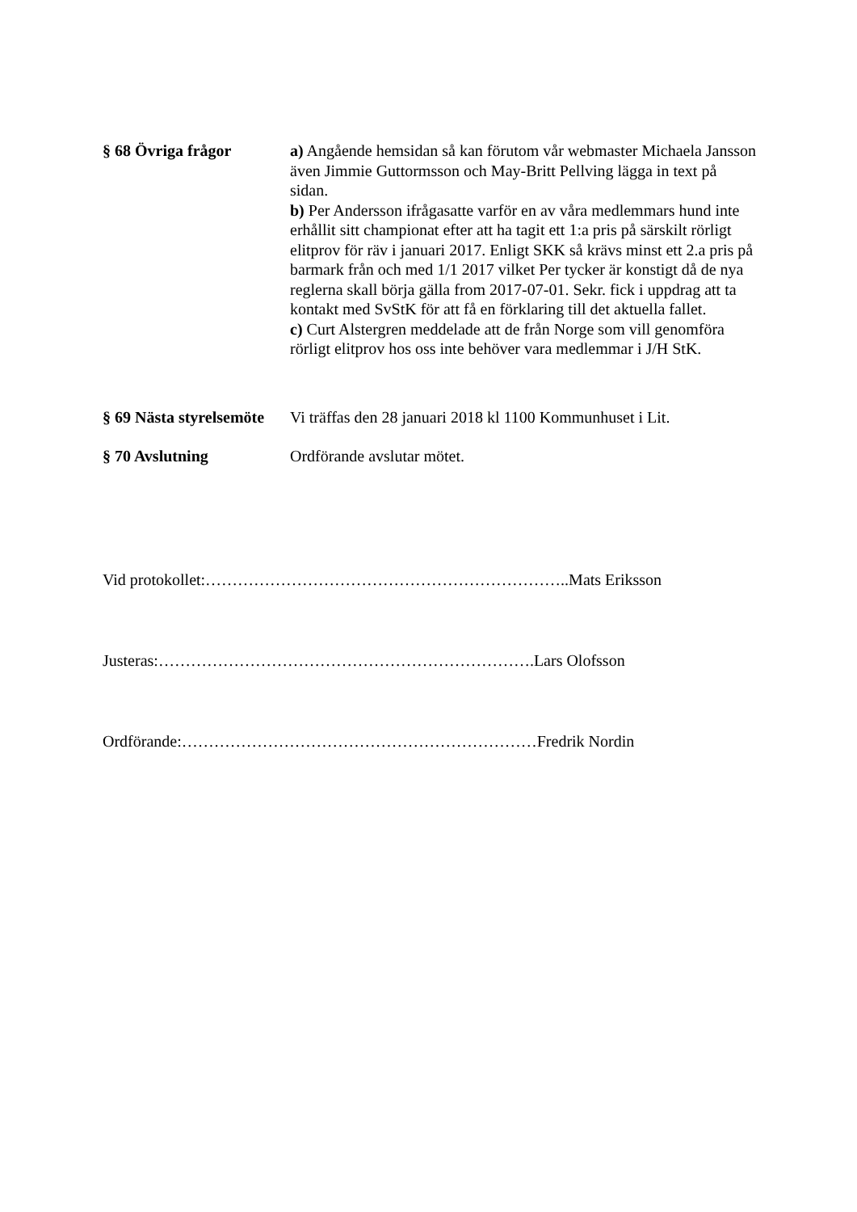§ 68 Övriga frågor a) Angående hemsidan så kan förutom vår webmaster Michaela Jansson även Jimmie Guttormsson och May-Britt Pellving lägga in text på sidan.
b) Per Andersson ifrågasatte varför en av våra medlemmars hund inte erhållit sitt championat efter att ha tagit ett 1:a pris på särskilt rörligt elitprov för räv i januari 2017. Enligt SKK så krävs minst ett 2.a pris på barmark från och med 1/1 2017 vilket Per tycker är konstigt då de nya reglerna skall börja gälla from 2017-07-01. Sekr. fick i uppdrag att ta kontakt med SvStK för att få en förklaring till det aktuella fallet.
c) Curt Alstergren meddelade att de från Norge som vill genomföra rörligt elitprov hos oss inte behöver vara medlemmar i J/H StK.
§ 69 Nästa styrelsemöte
Vi träffas den 28 januari 2018 kl 1100 Kommunhuset i Lit.
§ 70 Avslutning Ordförande avslutar mötet.
Vid protokollet:…………………………………………………………..Mats Eriksson
Justeras:…………………………………………………………….Lars Olofsson
Ordförande:…………………………………………………………Fredrik Nordin